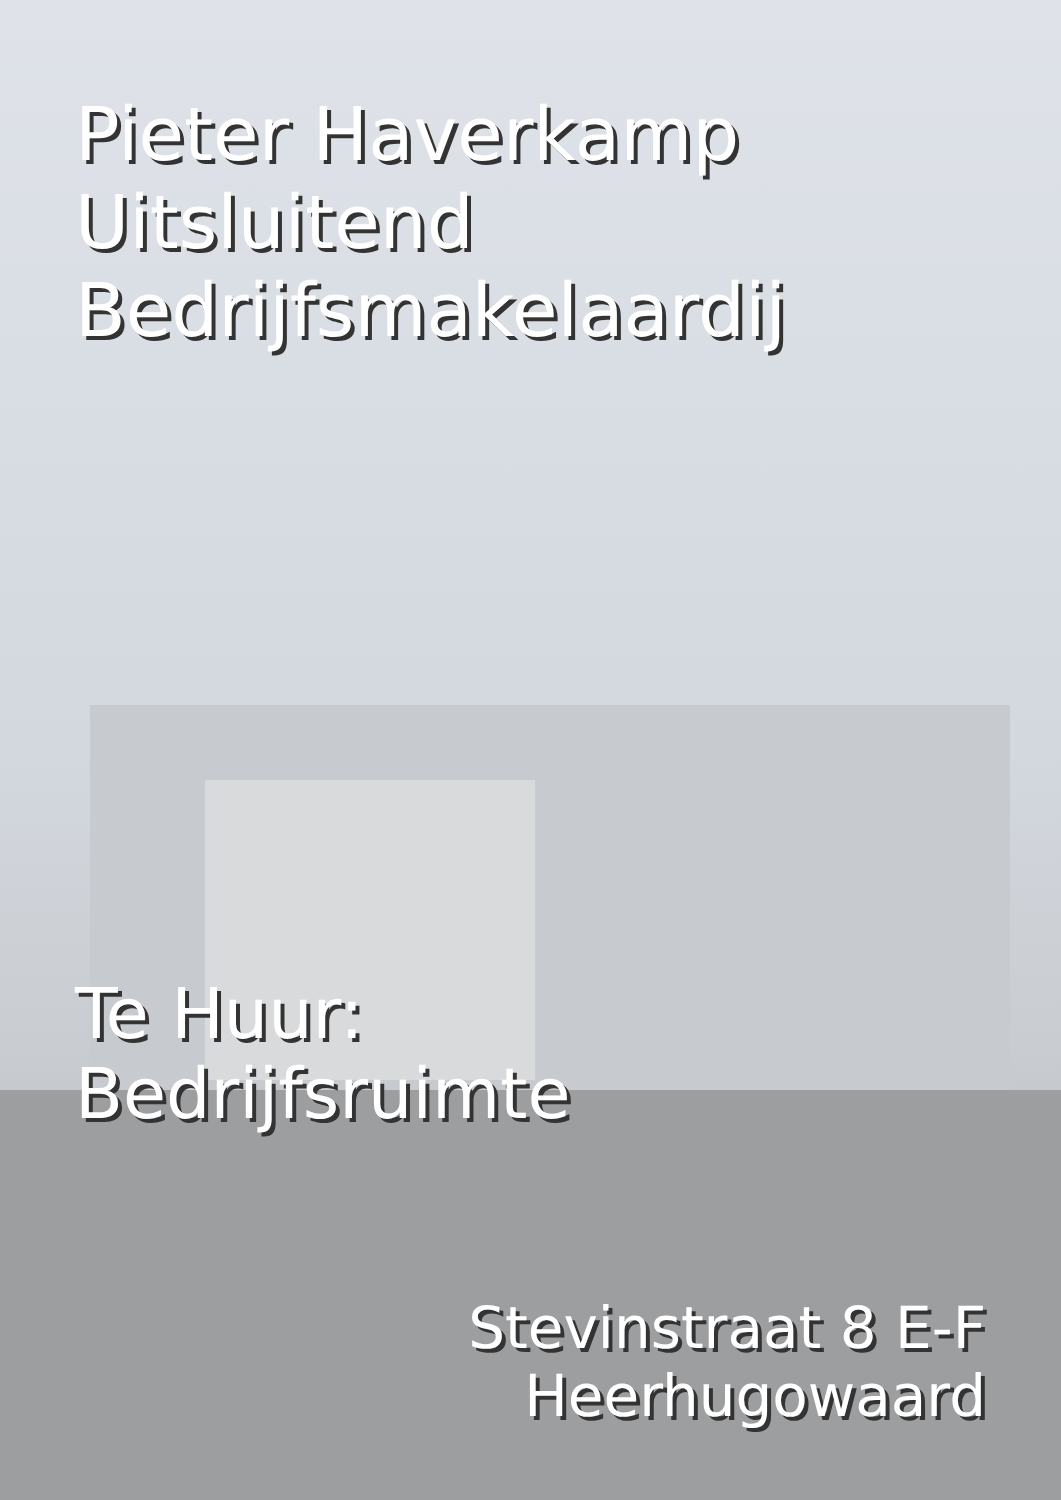Pieter Haverkamp
Uitsluitend
Bedrijfsmakelaardij
Te Huur:
Bedrijfsruimte
Stevinstraat 8 E-F
Heerhugowaard